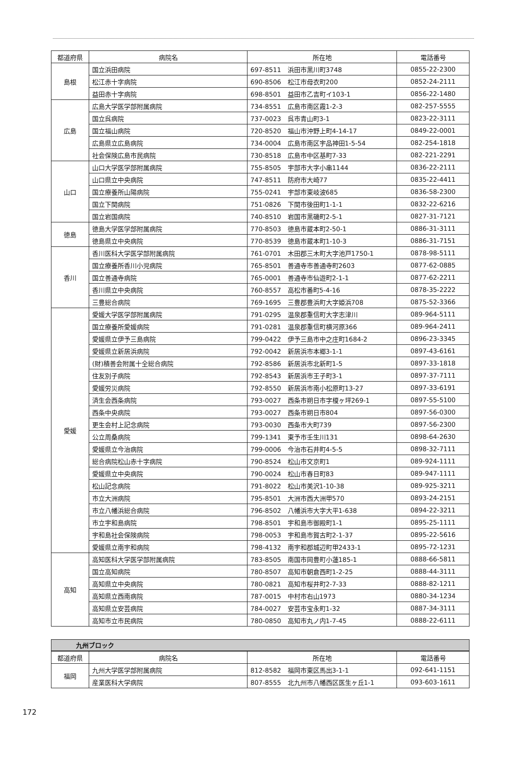| 都道府県 | 病院名 | 所在地 | 電話番号 |
| --- | --- | --- | --- |
| 島根 | 国立浜田病院 | 697-8511 浜田市黒川町3748 | 0855-22-2300 |
| | 松江赤十字病院 | 690-8506 松江市母衣町200 | 0852-24-2111 |
| | 益田赤十字病院 | 698-8501 益田市乙吉町イ103-1 | 0856-22-1480 |
| 広島 | 広島大学医学部附属病院 | 734-8551 広島市南区霞1-2-3 | 082-257-5555 |
| | 国立呉病院 | 737-0023 呉市青山町3-1 | 0823-22-3111 |
| | 国立福山病院 | 720-8520 福山市沖野上町4-14-17 | 0849-22-0001 |
| | 広島県立広島病院 | 734-0004 広島市南区宇品神田1-5-54 | 082-254-1818 |
| | 社会保険広島市民病院 | 730-8518 広島市中区基町7-33 | 082-221-2291 |
| 山口 | 山口大学医学部附属病院 | 755-8505 宇部市大字小串1144 | 0836-22-2111 |
| | 山口県立中央病院 | 747-8511 防府市大崎77 | 0835-22-4411 |
| | 国立療養所山陽病院 | 755-0241 宇部市東岐波685 | 0836-58-2300 |
| | 国立下関病院 | 751-0826 下関市後田町1-1-1 | 0832-22-6216 |
| | 国立岩国病院 | 740-8510 岩国市黒磯町2-5-1 | 0827-31-7121 |
| 徳島 | 徳島大学医学部附属病院 | 770-8503 徳島市蔵本町2-50-1 | 0886-31-3111 |
| | 徳島県立中央病院 | 770-8539 徳島市蔵本町1-10-3 | 0886-31-7151 |
| 香川 | 香川医科大学医学部附属病院 | 761-0701 木田郡三木町大字池戸1750-1 | 0878-98-5111 |
| | 国立療養所香川小児病院 | 765-8501 善通寺市善通寺町2603 | 0877-62-0885 |
| | 国立善通寺病院 | 765-0001 善通寺市仙遊町2-1-1 | 0877-62-2211 |
| | 香川県立中央病院 | 760-8557 高松市番町5-4-16 | 0878-35-2222 |
| | 三豊総合病院 | 769-1695 三豊郡豊浜町大字姫浜708 | 0875-52-3366 |
| 愛媛 | 愛媛大学医学部附属病院 | 791-0295 温泉郡重信町大字志津川 | 089-964-5111 |
| | 国立療養所愛媛病院 | 791-0281 温泉郡重信町横河原366 | 089-964-2411 |
| | 愛媛県立伊予三島病院 | 799-0422 伊予三島市中之庄町1684-2 | 0896-23-3345 |
| | 愛媛県立新居浜病院 | 792-0042 新居浜市本郷3-1-1 | 0897-43-6161 |
| | (財)積善会附属十全総合病院 | 792-8586 新居浜市北新町1-5 | 0897-33-1818 |
| | 住友別子病院 | 792-8543 新居浜市王子町3-1 | 0897-37-7111 |
| | 愛媛労災病院 | 792-8550 新居浜市南小松原町13-27 | 0897-33-6191 |
| | 済生会西条病院 | 793-0027 西条市朔日市字榎ヶ坪269-1 | 0897-55-5100 |
| | 西条中央病院 | 793-0027 西条市朔日市804 | 0897-56-0300 |
| | 更生会村上記念病院 | 793-0030 西条市大町739 | 0897-56-2300 |
| | 公立周桑病院 | 799-1341 東予市壬生川131 | 0898-64-2630 |
| | 愛媛県立今治病院 | 799-0006 今治市石井町4-5-5 | 0898-32-7111 |
| | 総合病院松山赤十字病院 | 790-8524 松山市文京町1 | 089-924-1111 |
| | 愛媛県立中央病院 | 790-0024 松山市春日町83 | 089-947-1111 |
| | 松山記念病院 | 791-8022 松山市美沢1-10-38 | 089-925-3211 |
| | 市立大洲病院 | 795-8501 大洲市西大洲甲570 | 0893-24-2151 |
| | 市立八幡浜総合病院 | 796-8502 八幡浜市大字大平1-638 | 0894-22-3211 |
| | 市立宇和島病院 | 798-8501 宇和島市御殿町1-1 | 0895-25-1111 |
| | 宇和島社会保険病院 | 798-0053 宇和島市賀古町2-1-37 | 0895-22-5616 |
| | 愛媛県立南宇和病院 | 798-4132 南宇和郡城辺町甲2433-1 | 0895-72-1231 |
| 高知 | 高知医科大学医学部附属病院 | 783-8505 南国市岡豊町小蓮185-1 | 0888-66-5811 |
| | 国立高知病院 | 780-8507 高知市朝倉西町1-2-25 | 0888-44-3111 |
| | 高知県立中央病院 | 780-0821 高知市桜井町2-7-33 | 0888-82-1211 |
| | 高知県立西南病院 | 787-0015 中村市右山1973 | 0880-34-1234 |
| | 高知県立安芸病院 | 784-0027 安芸市宝永町1-32 | 0887-34-3111 |
| | 高知市立市民病院 | 780-0850 高知市丸ノ内1-7-45 | 0888-22-6111 |
九州ブロック
| 都道府県 | 病院名 | 所在地 | 電話番号 |
| --- | --- | --- | --- |
| 福岡 | 九州大学医学部附属病院 | 812-8582 福岡市東区馬出3-1-1 | 092-641-1151 |
| | 産業医科大学病院 | 807-8555 北九州市八幡西区医生ヶ丘1-1 | 093-603-1611 |
172